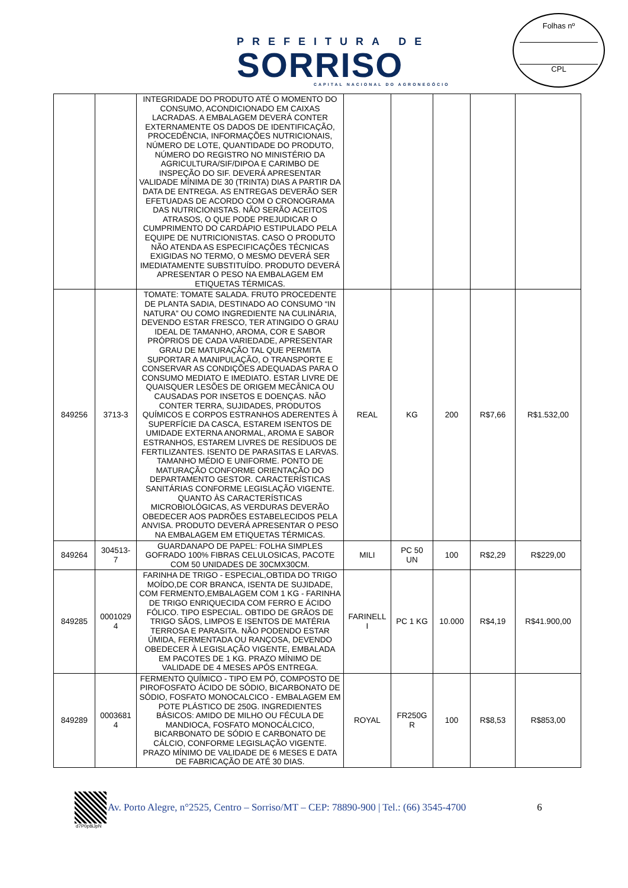PREFEITURA DE
SORRISO
CAPITAL NACIONAL DO AGRONEGÓCIO
Folhas nº
CPL
| | | INTEGRIDADE DO PRODUTO ATÉ O MOMENTO DO CONSUMO, ACONDICIONADO EM CAIXAS LACRADAS. A EMBALAGEM DEVERÁ CONTER EXTERNAMENTE OS DADOS DE IDENTIFICAÇÃO, PROCEDÊNCIA, INFORMAÇÕES NUTRICIONAIS, NÚMERO DE LOTE, QUANTIDADE DO PRODUTO, NÚMERO DO REGISTRO NO MINISTÉRIO DA AGRICULTURA/SIF/DIPOA E CARIMBO DE INSPEÇÃO DO SIF. DEVERÁ APRESENTAR VALIDADE MÍNIMA DE 30 (TRINTA) DIAS A PARTIR DA DATA DE ENTREGA. AS ENTREGAS DEVERÃO SER EFETUADAS DE ACORDO COM O CRONOGRAMA DAS NUTRICIONISTAS. NÃO SERÃO ACEITOS ATRASOS, O QUE PODE PREJUDICAR O CUMPRIMENTO DO CARDÁPIO ESTIPULADO PELA EQUIPE DE NUTRICIONISTAS. CASO O PRODUTO NÃO ATENDA AS ESPECIFICAÇÕES TÉCNICAS EXIGIDAS NO TERMO, O MESMO DEVERÁ SER IMEDIATAMENTE SUBSTITUÍDO. PRODUTO DEVERÁ APRESENTAR O PESO NA EMBALAGEM EM ETIQUETAS TÉRMICAS. | | | | | |
| 849256 | 3713-3 | TOMATE: TOMATE SALADA. FRUTO PROCEDENTE DE PLANTA SADIA, DESTINADO AO CONSUMO “IN NATURA” OU COMO INGREDIENTE NA CULINÁRIA, DEVENDO ESTAR FRESCO, TER ATINGIDO O GRAU IDEAL DE TAMANHO, AROMA, COR E SABOR PRÓPRIOS DE CADA VARIEDADE, APRESENTAR GRAU DE MATURAÇÃO TAL QUE PERMITA SUPORTAR A MANIPULAÇÃO, O TRANSPORTE E CONSERVAR AS CONDIÇÕES ADEQUADAS PARA O CONSUMO MEDIATO E IMEDIATO. ESTAR LIVRE DE QUAISQUER LESÕES DE ORIGEM MECÂNICA OU CAUSADAS POR INSETOS E DOENÇAS. NÃO CONTER TERRA, SUJIDADES, PRODUTOS QUÍMICOS E CORPOS ESTRANHOS ADERENTES À SUPERFÍCIE DA CASCA, ESTAREM ISENTOS DE UMIDADE EXTERNA ANORMAL, AROMA E SABOR ESTRANHOS, ESTAREM LIVRES DE RESÍDUOS DE FERTILIZANTES. ISENTO DE PARASITAS E LARVAS. TAMANHO MÉDIO E UNIFORME. PONTO DE MATURAÇÃO CONFORME ORIENTAÇÃO DO DEPARTAMENTO GESTOR. CARACTERÍSTICAS SANITÁRIAS CONFORME LEGISLAÇÃO VIGENTE. QUANTO ÀS CARACTERÍSTICAS MICROBIOLÓGICAS, AS VERDURAS DEVERÃO OBEDECER AOS PADRÕES ESTABELECIDOS PELA ANVISA. PRODUTO DEVERÁ APRESENTAR O PESO NA EMBALAGEM EM ETIQUETAS TÉRMICAS. | REAL | KG | 200 | R$7,66 | R$1.532,00 |
| 849264 | 304513- 7 | GUARDANAPO DE PAPEL: FOLHA SIMPLES GOFRADO 100% FIBRAS CELULOSICAS, PACOTE COM 50 UNIDADES DE 30CMX30CM. | MILI | PC 50 UN | 100 | R$2,29 | R$229,00 |
| 849285 | 0001029 4 | FARINHA DE TRIGO - ESPECIAL,OBTIDA DO TRIGO MOÍDO,DE COR BRANCA, ISENTA DE SUJIDADE, COM FERMENTO,EMBALAGEM COM 1 KG - FARINHA DE TRIGO ENRIQUECIDA COM FERRO E ÁCIDO FÓLICO. TIPO ESPECIAL. OBTIDO DE GRÃOS DE TRIGO SÃOS, LIMPOS E ISENTOS DE MATÉRIA TERROSA E PARASITA. NÃO PODENDO ESTAR ÚMIDA, FERMENTADA OU RANÇOSA, DEVENDO OBEDECER À LEGISLAÇÃO VIGENTE, EMBALADA EM PACOTES DE 1 KG. PRAZO MÍNIMO DE VALIDADE DE 4 MESES APÓS ENTREGA. | FARINELL I | PC 1 KG | 10.000 | R$4,19 | R$41.900,00 |
| 849289 | 0003681 4 | FERMENTO QUÍMICO - TIPO EM PÓ, COMPOSTO DE PIROFOSFATO ÁCIDO DE SÓDIO, BICARBONATO DE SÓDIO, FOSFATO MONOCALCICO - EMBALAGEM EM POTE PLÁSTICO DE 250G. INGREDIENTES BÁSICOS: AMIDO DE MILHO OU FÉCULA DE MANDIOCA, FOSFATO MONOCÁLCICO, BICARBONATO DE SÓDIO E CARBONATO DE CÁLCIO, CONFORME LEGISLAÇÃO VIGENTE. PRAZO MÍNIMO DE VALIDADE DE 6 MESES E DATA DE FABRICAÇÃO DE ATÉ 30 DIAS. | ROYAL | FR250G R | 100 | R$8,53 | R$853,00 |
Av. Porto Alegre, n°2525, Centro – Sorriso/MT – CEP: 78890-900 | Tel.: (66) 3545-4700 6
d7P0p8iJpN